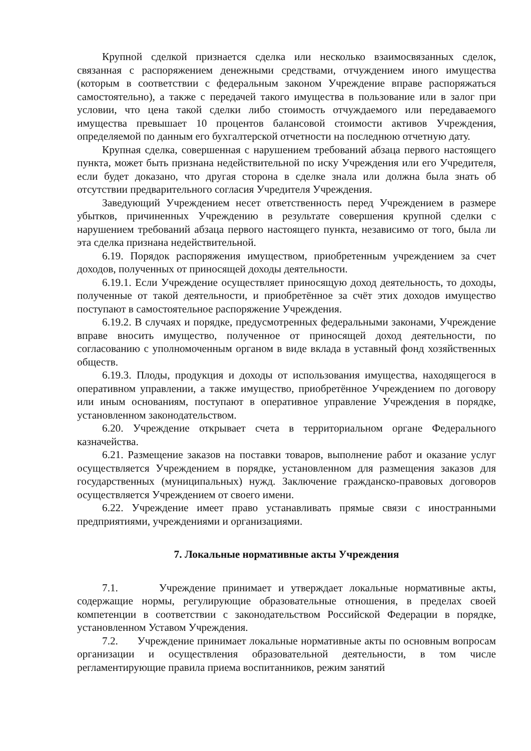Крупной сделкой признается сделка или несколько взаимосвязанных сделок, связанная с распоряжением денежными средствами, отчуждением иного имущества (которым в соответствии с федеральным законом Учреждение вправе распоряжаться самостоятельно), а также с передачей такого имущества в пользование или в залог при условии, что цена такой сделки либо стоимость отчуждаемого или передаваемого имущества превышает 10 процентов балансовой стоимости активов Учреждения, определяемой по данным его бухгалтерской отчетности на последнюю отчетную дату.
Крупная сделка, совершенная с нарушением требований абзаца первого настоящего пункта, может быть признана недействительной по иску Учреждения или его Учредителя, если будет доказано, что другая сторона в сделке знала или должна была знать об отсутствии предварительного согласия Учредителя Учреждения.
Заведующий Учреждением несет ответственность перед Учреждением в размере убытков, причиненных Учреждению в результате совершения крупной сделки с нарушением требований абзаца первого настоящего пункта, независимо от того, была ли эта сделка признана недействительной.
6.19. Порядок распоряжения имуществом, приобретенным учреждением за счет доходов, полученных от приносящей доходы деятельности.
6.19.1. Если Учреждение осуществляет приносящую доход деятельность, то доходы, полученные от такой деятельности, и приобретённое за счёт этих доходов имущество поступают в самостоятельное распоряжение Учреждения.
6.19.2. В случаях и порядке, предусмотренных федеральными законами, Учреждение вправе вносить имущество, полученное от приносящей доход деятельности, по согласованию с уполномоченным органом в виде вклада в уставный фонд хозяйственных обществ.
6.19.3. Плоды, продукция и доходы от использования имущества, находящегося в оперативном управлении, а также имущество, приобретённое Учреждением по договору или иным основаниям, поступают в оперативное управление Учреждения в порядке, установленном законодательством.
6.20. Учреждение открывает счета в территориальном органе Федерального казначейства.
6.21. Размещение заказов на поставки товаров, выполнение работ и оказание услуг осуществляется Учреждением в порядке, установленном для размещения заказов для государственных (муниципальных) нужд. Заключение гражданско-правовых договоров осуществляется Учреждением от своего имени.
6.22. Учреждение имеет право устанавливать прямые связи с иностранными предприятиями, учреждениями и организациями.
7. Локальные нормативные акты Учреждения
7.1. Учреждение принимает и утверждает локальные нормативные акты, содержащие нормы, регулирующие образовательные отношения, в пределах своей компетенции в соответствии с законодательством Российской Федерации в порядке, установленном Уставом Учреждения.
7.2. Учреждение принимает локальные нормативные акты по основным вопросам организации и осуществления образовательной деятельности, в том числе регламентирующие правила приема воспитанников, режим занятий